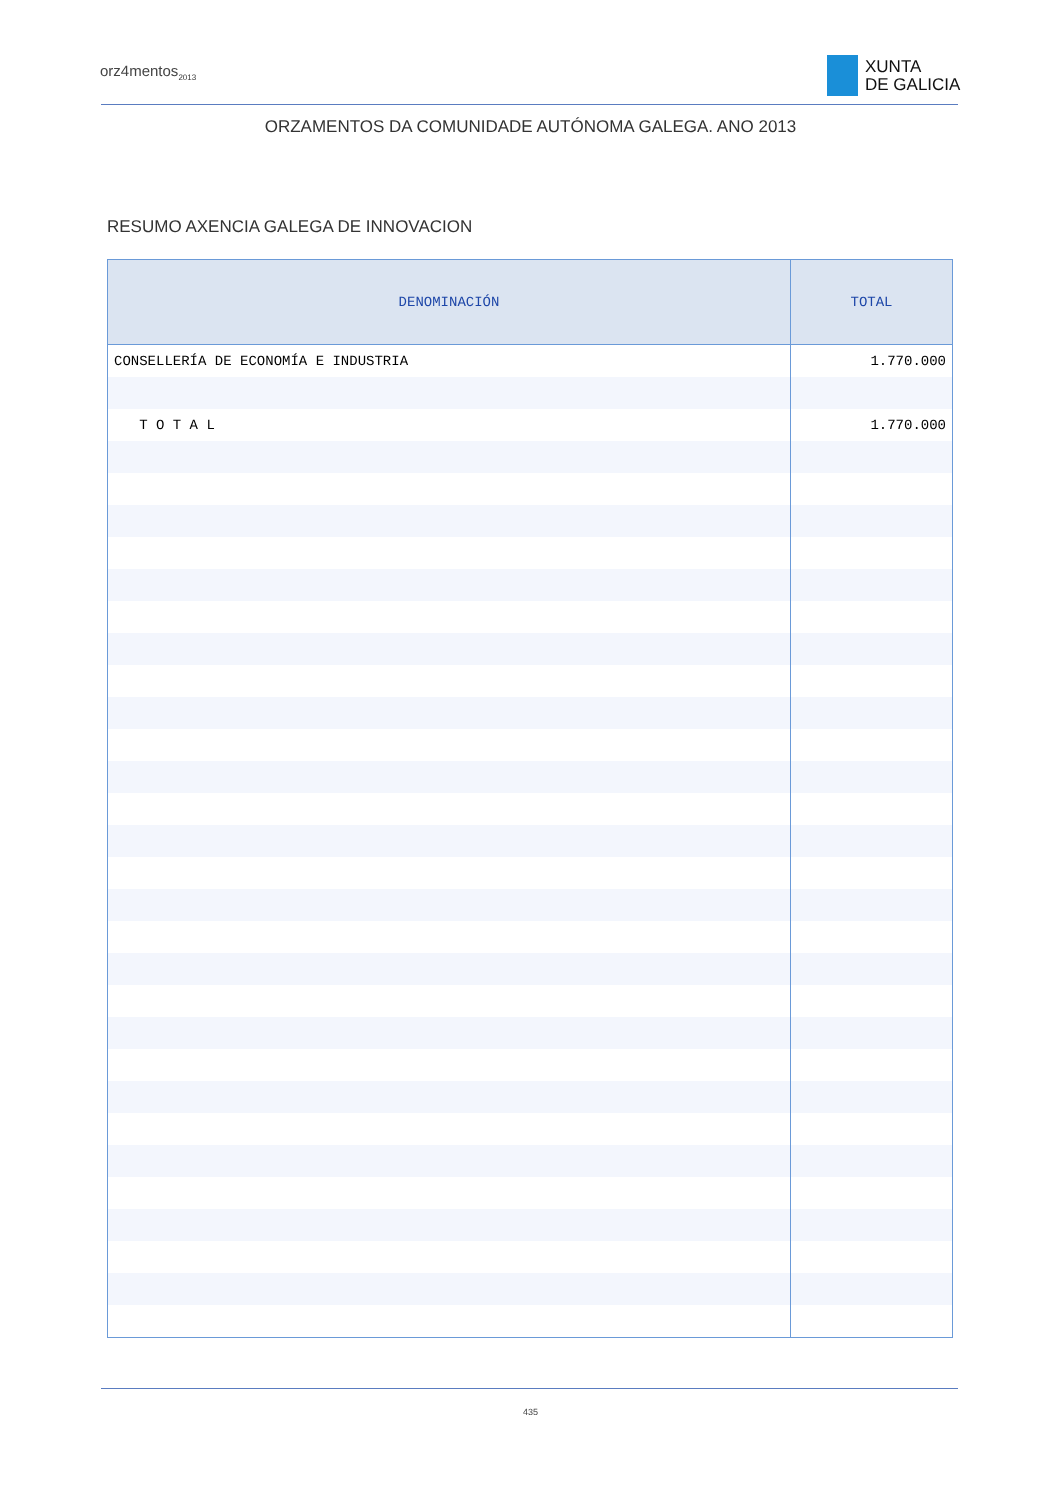orz4mentos<sub>2013</sub>
XUNTA
DE GALICIA
ORZAMENTOS DA COMUNIDADE AUTÓNOMA GALEGA. ANO 2013
RESUMO AXENCIA GALEGA DE INNOVACION
| DENOMINACIÓN | TOTAL |
| --- | --- |
| CONSELLERÍA DE ECONOMÍA E INDUSTRIA | 1.770.000 |
| T O T A L | 1.770.000 |
435